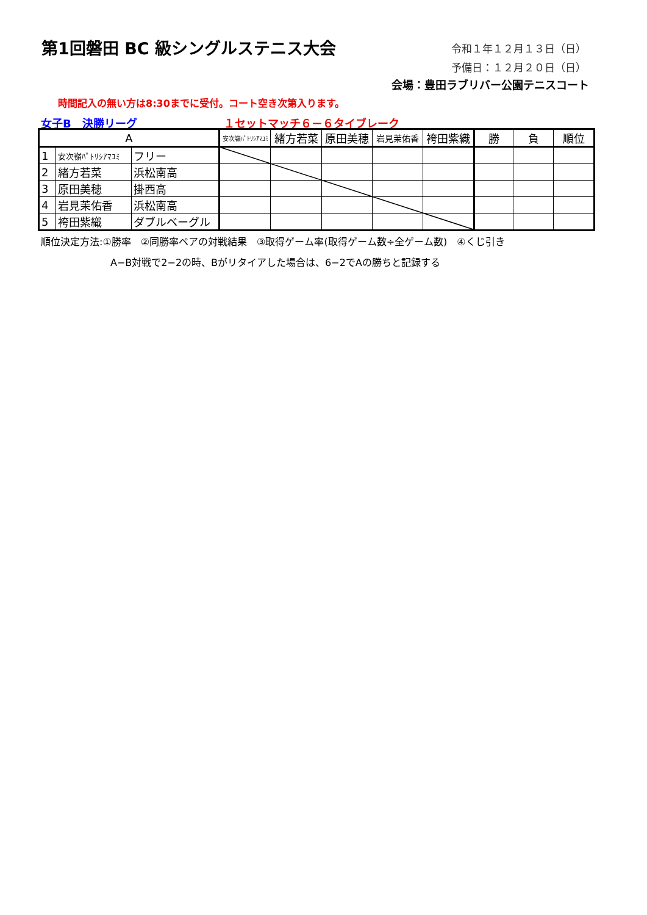第1回磐田 BC 級シングルステニス大会 令和１年１２月１３日（日）
予備日：１２月２０日（日）
会場：豊田ラブリバー公園テニスコート
時間記入の無い方は8:30までに受付。コート空き次第入ります。
女子B　決勝リーグ １セットマッチ６－６タイブレーク
| A | | | 安次嶺ﾊﾟﾄﾘｼｱﾏﾕﾐ | 緒方若菜 | 原田美穂 | 岩見茉佑香 | 袴田紫織 | 勝 | 負 | 順位 |
| --- | --- | --- | --- | --- | --- | --- | --- | --- | --- | --- |
| 1 | 安次嶺ﾊﾟﾄﾘｼｱﾏﾕﾐ | フリー | | | | | | | | |
| 2 | 緒方若菜 | 浜松南高 | | | | | | | | |
| 3 | 原田美穂 | 掛西高 | | | | | | | | |
| 4 | 岩見茉佑香 | 浜松南高 | | | | | | | | |
| 5 | 袴田紫織 | ダブルベーグル | | | | | | | | |
順位決定方法:①勝率　②同勝率ペアの対戦結果　③取得ゲーム率(取得ゲーム数÷全ゲーム数)　④くじ引き
A−B対戦で2−2の時、Bがリタイアした場合は、6−2でAの勝ちと記録する